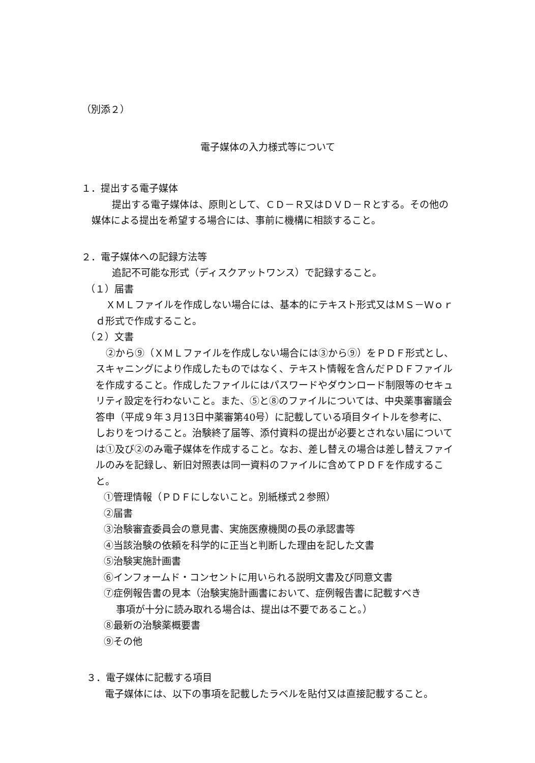（別添２）
電子媒体の入力様式等について
１．提出する電子媒体
提出する電子媒体は、原則として、ＣＤ－Ｒ又はＤＶＤ－Ｒとする。その他の媒体による提出を希望する場合には、事前に機構に相談すること。
２．電子媒体への記録方法等
追記不可能な形式（ディスクアットワンス）で記録すること。
（１）届書
ＸＭＬファイルを作成しない場合には、基本的にテキスト形式又はＭＳ－Ｗｏｒｄ形式で作成すること。
（２）文書
②から⑨（ＸＭＬファイルを作成しない場合には③から⑨）をＰＤＦ形式とし、スキャニングにより作成したものではなく、テキスト情報を含んだＰＤＦファイルを作成すること。作成したファイルにはパスワードやダウンロード制限等のセキュリティ設定を行わないこと。また、⑤と⑧のファイルについては、中央薬事審議会答申（平成９年３月13日中薬審第40号）に記載している項目タイトルを参考に、しおりをつけること。治験終了届等、添付資料の提出が必要とされない届については①及び②のみ電子媒体を作成すること。なお、差し替えの場合は差し替えファイルのみを記録し、新旧対照表は同一資料のファイルに含めてＰＤＦを作成すること。
①管理情報（ＰＤＦにしないこと。別紙様式２参照）
②届書
③治験審査委員会の意見書、実施医療機関の長の承認書等
④当該治験の依頼を科学的に正当と判断した理由を記した文書
⑤治験実施計画書
⑥インフォームド・コンセントに用いられる説明文書及び同意文書
⑦症例報告書の見本（治験実施計画書において、症例報告書に記載すべき
事項が十分に読み取れる場合は、提出は不要であること。）
⑧最新の治験薬概要書
⑨その他
３．電子媒体に記載する項目
電子媒体には、以下の事項を記載したラベルを貼付又は直接記載すること。